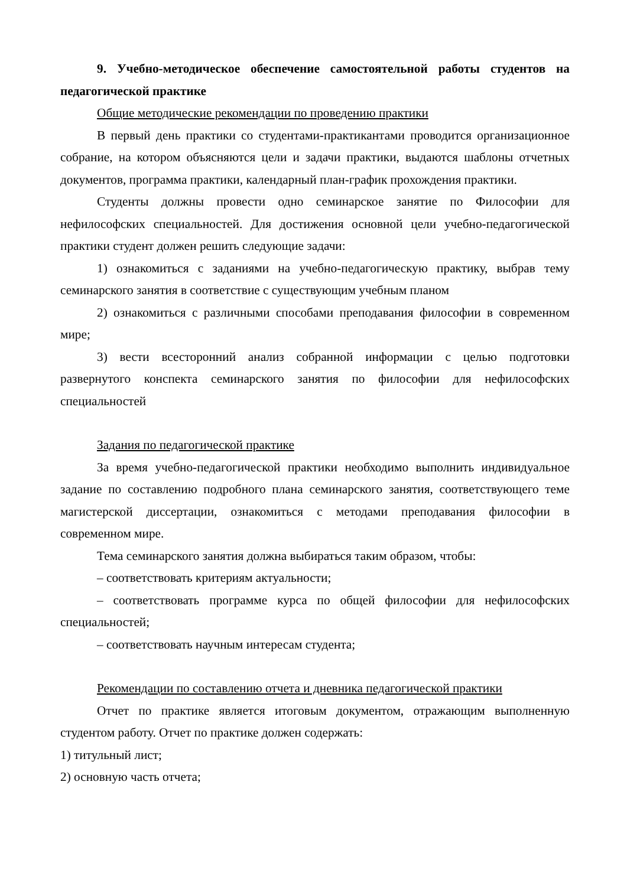9. Учебно-методическое обеспечение самостоятельной работы студентов на педагогической практике
Общие методические рекомендации по проведению практики
В первый день практики со студентами-практикантами проводится организационное собрание, на котором объясняются цели и задачи практики, выдаются шаблоны отчетных документов, программа практики, календарный план-график прохождения практики.
Студенты должны провести одно семинарское занятие по Философии для нефилософских специальностей. Для достижения основной цели учебно-педагогической практики студент должен решить следующие задачи:
1) ознакомиться с заданиями на учебно-педагогическую практику, выбрав тему семинарского занятия в соответствие с существующим учебным планом
2) ознакомиться с различными способами преподавания философии в современном мире;
3) вести всесторонний анализ собранной информации с целью подготовки развернутого конспекта семинарского занятия по философии для нефилософских специальностей
Задания по педагогической практике
За время учебно-педагогической практики необходимо выполнить индивидуальное задание по составлению подробного плана семинарского занятия, соответствующего теме магистерской диссертации, ознакомиться с методами преподавания философии в современном мире.
Тема семинарского занятия должна выбираться таким образом, чтобы:
– соответствовать критериям актуальности;
– соответствовать программе курса по общей философии для нефилософских специальностей;
– соответствовать научным интересам студента;
Рекомендации по составлению отчета и дневника педагогической практики
Отчет по практике является итоговым документом, отражающим выполненную студентом работу. Отчет по практике должен содержать:
1) титульный лист;
2) основную часть отчета;